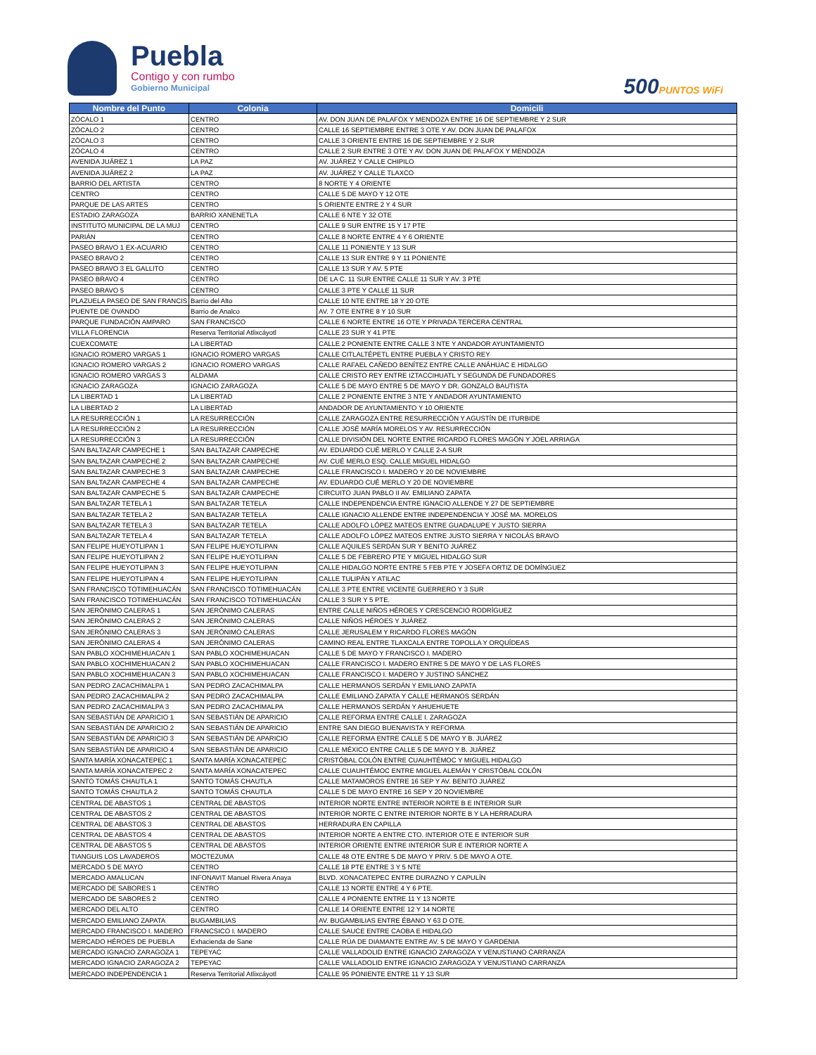Puebla
Contigo y con rumbo
Gobierno Municipal
500PUNTOS WiFi
| Nombre del Punto | Colonia | Domicili |
| --- | --- | --- |
| ZÓCALO 1 | CENTRO | AV. DON JUAN DE PALAFOX Y MENDOZA ENTRE 16 DE SEPTIEMBRE Y 2 SUR |
| ZÓCALO 2 | CENTRO | CALLE 16 SEPTIEMBRE ENTRE 3 OTE Y AV. DON JUAN DE PALAFOX |
| ZÓCALO 3 | CENTRO | CALLE 3 ORIENTE ENTRE 16 DE SEPTIEMBRE Y 2 SUR |
| ZÓCALO 4 | CENTRO | CALLE 2 SUR ENTRE 3 OTE Y AV. DON JUAN DE PALAFOX Y MENDOZA |
| AVENIDA JUÁREZ 1 | LA PAZ | AV. JUÁREZ Y CALLE CHIPILO |
| AVENIDA JUÁREZ 2 | LA PAZ | AV. JUÁREZ Y CALLE TLAXCO |
| BARRIO DEL ARTISTA | CENTRO | 8 NORTE Y 4 ORIENTE |
| CENTRO | CENTRO | CALLE 5 DE MAYO Y 12 OTE |
| PARQUE DE LAS ARTES | CENTRO | 5 ORIENTE ENTRE 2 Y 4 SUR |
| ESTADIO ZARAGOZA | BARRIO XANENETLA | CALLE 6 NTE Y 32 OTE |
| INSTITUTO MUNICIPAL DE LA MUJ | CENTRO | CALLE 9 SUR ENTRE 15 Y 17 PTE |
| PARIÁN | CENTRO | CALLE 8 NORTE ENTRE 4 Y 6 ORIENTE |
| PASEO BRAVO 1 EX-ACUARIO | CENTRO | CALLE 11 PONIENTE Y 13 SUR |
| PASEO BRAVO 2 | CENTRO | CALLE 13 SUR ENTRE 9 Y 11 PONIENTE |
| PASEO BRAVO 3 EL GALLITO | CENTRO | CALLE 13 SUR Y AV. 5 PTE |
| PASEO BRAVO 4 | CENTRO | DE LA C. 11 SUR ENTRE CALLE 11 SUR Y AV. 3 PTE |
| PASEO BRAVO 5 | CENTRO | CALLE 3 PTE Y CALLE 11 SUR |
| PLAZUELA PASEO DE SAN FRANCIS | Barrio del Alto | CALLE 10 NTE ENTRE 18 Y 20 OTE |
| PUENTE DE OVANDO | Barrio de Analco | AV. 7 OTE ENTRE 8 Y 10 SUR |
| PARQUE FUNDACIÓN AMPARO | SAN FRANCISCO | CALLE 6 NORTE ENTRE 16 OTE Y PRIVADA TERCERA CENTRAL |
| VILLA FLORENCIA | Reserva Territorial Atlixcáyotl | CALLE 23 SUR Y 41 PTE |
| CUEXCOMATE | LA LIBERTAD | CALLE 2 PONIENTE ENTRE CALLE 3 NTE Y ANDADOR AYUNTAMIENTO |
| IGNACIO ROMERO VARGAS 1 | IGNACIO ROMERO VARGAS | CALLE CITLALTÉPETL ENTRE PUEBLA Y CRISTO REY |
| IGNACIO ROMERO VARGAS 2 | IGNACIO ROMERO VARGAS | CALLE RAFAEL CAÑEDO BENÍTEZ ENTRE CALLE ANÁHUAC E HIDALGO |
| IGNACIO ROMERO VARGAS 3 | ALDAMA | CALLE CRISTO REY ENTRE IZTACCIHUATL Y SEGUNDA DE FUNDADORES |
| IGNACIO ZARAGOZA | IGNACIO ZARAGOZA | CALLE 5 DE MAYO ENTRE 5 DE MAYO Y DR. GONZALO BAUTISTA |
| LA LIBERTAD 1 | LA LIBERTAD | CALLE 2 PONIENTE ENTRE 3 NTE Y ANDADOR AYUNTAMIENTO |
| LA LIBERTAD 2 | LA LIBERTAD | ANDADOR DE AYUNTAMIENTO Y 10 ORIENTE |
| LA RESURRECCIÓN 1 | LA RESURRECCIÓN | CALLE ZARAGOZA ENTRE RESURRECCIÓN Y AGUSTÍN DE ITURBIDE |
| LA RESURRECCIÓN 2 | LA RESURRECCIÓN | CALLE JOSÉ MARÍA MORELOS Y AV. RESURRECCIÓN |
| LA RESURRECCIÓN 3 | LA RESURRECCIÓN | CALLE DIVISIÓN DEL NORTE ENTRE RICARDO FLORES MAGÓN Y JOEL ARRIAGA |
| SAN BALTAZAR CAMPECHE 1 | SAN BALTAZAR CAMPECHE | AV. EDUARDO CUÉ MERLO Y CALLE 2-A SUR |
| SAN BALTAZAR CAMPECHE 2 | SAN BALTAZAR CAMPECHE | AV. CUÉ MERLO ESQ. CALLE MIGUEL HIDALGO |
| SAN BALTAZAR CAMPECHE 3 | SAN BALTAZAR CAMPECHE | CALLE FRANCISCO I. MADERO Y 20 DE NOVIEMBRE |
| SAN BALTAZAR CAMPECHE 4 | SAN BALTAZAR CAMPECHE | AV. EDUARDO CUÉ MERLO Y 20 DE NOVIEMBRE |
| SAN BALTAZAR CAMPECHE 5 | SAN BALTAZAR CAMPECHE | CIRCUITO JUAN PABLO II AV. EMILIANO ZAPATA |
| SAN BALTAZAR TETELA 1 | SAN BALTAZAR TETELA | CALLE INDEPENDENCIA ENTRE IGNACIO ALLENDE Y 27 DE SEPTIEMBRE |
| SAN BALTAZAR TETELA 2 | SAN BALTAZAR TETELA | CALLE IGNACIO ALLENDE ENTRE INDEPENDENCIA Y JOSÉ MA. MORELOS |
| SAN BALTAZAR TETELA 3 | SAN BALTAZAR TETELA | CALLE ADOLFO LÓPEZ MATEOS ENTRE GUADALUPE Y JUSTO SIERRA |
| SAN BALTAZAR TETELA 4 | SAN BALTAZAR TETELA | CALLE ADOLFO LÓPEZ MATEOS ENTRE JUSTO SIERRA Y NICOLÁS BRAVO |
| SAN FELIPE HUEYOTLIPAN 1 | SAN FELIPE HUEYOTLIPAN | CALLE AQUILES SERDÁN SUR Y BENITO JUÁREZ |
| SAN FELIPE HUEYOTLIPAN 2 | SAN FELIPE HUEYOTLIPAN | CALLE 5 DE FEBRERO PTE Y MIGUEL HIDALGO SUR |
| SAN FELIPE HUEYOTLIPAN 3 | SAN FELIPE HUEYOTLIPAN | CALLE HIDALGO NORTE ENTRE 5 FEB PTE Y JOSEFA ORTIZ DE DOMÍNGUEZ |
| SAN FELIPE HUEYOTLIPAN 4 | SAN FELIPE HUEYOTLIPAN | CALLE TULIPÁN Y ATILAC |
| SAN FRANCISCO TOTIMEHUACÁN | SAN FRANCISCO TOTIMEHUACÁN | CALLE 3 PTE ENTRE VICENTE GUERRERO Y 3 SUR |
| SAN FRANCISCO TOTIMEHUACÁN | SAN FRANCISCO TOTIMEHUACÁN | CALLE 3 SUR Y 5 PTE. |
| SAN JERÓNIMO CALERAS 1 | SAN JERÓNIMO CALERAS | ENTRE CALLE NIÑOS HÉROES Y CRESCENCIO RODRÍGUEZ |
| SAN JERÓNIMO CALERAS 2 | SAN JERÓNIMO CALERAS | CALLE NIÑOS HÉROES Y JUÁREZ |
| SAN JERÓNIMO CALERAS 3 | SAN JERÓNIMO CALERAS | CALLE JERUSALEM Y RICARDO FLORES MAGÓN |
| SAN JERÓNIMO CALERAS 4 | SAN JERÓNIMO CALERAS | CAMINO REAL ENTRE TLAXCALA ENTRE TOPOLLA Y ORQUÍDEAS |
| SAN PABLO XOCHIMEHUACAN 1 | SAN PABLO XOCHIMEHUACAN | CALLE 5 DE MAYO Y FRANCISCO I. MADERO |
| SAN PABLO XOCHIMEHUACAN 2 | SAN PABLO XOCHIMEHUACAN | CALLE FRANCISCO I. MADERO ENTRE 5 DE MAYO Y DE LAS FLORES |
| SAN PABLO XOCHIMEHUACAN 3 | SAN PABLO XOCHIMEHUACAN | CALLE FRANCISCO I. MADERO Y JUSTINO SÁNCHEZ |
| SAN PEDRO ZACACHIMALPA 1 | SAN PEDRO ZACACHIMALPA | CALLE HERMANOS SERDÁN Y EMILIANO ZAPATA |
| SAN PEDRO ZACACHIMALPA 2 | SAN PEDRO ZACACHIMALPA | CALLE EMILIANO ZAPATA Y CALLE HERMANOS SERDÁN |
| SAN PEDRO ZACACHIMALPA 3 | SAN PEDRO ZACACHIMALPA | CALLE HERMANOS SERDÁN Y AHUEHUETE |
| SAN SEBASTIÁN DE APARICIO 1 | SAN SEBASTIÁN DE APARICIO | CALLE REFORMA ENTRE CALLE I. ZARAGOZA |
| SAN SEBASTIÁN DE APARICIO 2 | SAN SEBASTIÁN DE APARICIO | ENTRE SAN DIEGO BUENAVISTA Y REFORMA |
| SAN SEBASTIÁN DE APARICIO 3 | SAN SEBASTIÁN DE APARICIO | CALLE REFORMA ENTRE CALLE 5 DE MAYO Y B. JUÁREZ |
| SAN SEBASTIÁN DE APARICIO 4 | SAN SEBASTIÁN DE APARICIO | CALLE MÉXICO ENTRE CALLE 5 DE MAYO Y B. JUÁREZ |
| SANTA MARÍA XONACATEPEC 1 | SANTA MARÍA XONACATEPEC | CRISTÓBAL COLÓN ENTRE CUAUHTÉMOC Y MIGUEL HIDALGO |
| SANTA MARÍA XONACATEPEC 2 | SANTA MARÍA XONACATEPEC | CALLE CUAUHTÉMOC ENTRE MIGUEL ALEMÁN Y CRISTÓBAL COLÓN |
| SANTO TOMÁS CHAUTLA 1 | SANTO TOMÁS CHAUTLA | CALLE MATAMOROS ENTRE 16 SEP Y AV. BENITO JUÁREZ |
| SANTO TOMÁS CHAUTLA 2 | SANTO TOMÁS CHAUTLA | CALLE 5 DE MAYO ENTRE 16 SEP Y 20 NOVIEMBRE |
| CENTRAL DE ABASTOS 1 | CENTRAL DE ABASTOS | INTERIOR NORTE ENTRE INTERIOR NORTE B E INTERIOR SUR |
| CENTRAL DE ABASTOS 2 | CENTRAL DE ABASTOS | INTERIOR NORTE C ENTRE INTERIOR NORTE B Y LA HERRADURA |
| CENTRAL DE ABASTOS 3 | CENTRAL DE ABASTOS | HERRADURA EN CAPILLA |
| CENTRAL DE ABASTOS 4 | CENTRAL DE ABASTOS | INTERIOR NORTE A ENTRE CTO. INTERIOR OTE E INTERIOR SUR |
| CENTRAL DE ABASTOS 5 | CENTRAL DE ABASTOS | INTERIOR ORIENTE ENTRE INTERIOR SUR E INTERIOR NORTE A |
| TIANGUIS LOS LAVADEROS | MOCTEZUMA | CALLE 48 OTE ENTRE 5 DE MAYO Y PRIV. 5 DE MAYO A OTE. |
| MERCADO 5 DE MAYO | CENTRO | CALLE 18 PTE ENTRE 3 Y 5 NTE |
| MERCADO AMALUCAN | INFONAVIT Manuel Rivera Anaya | BLVD. XONACATEPEC ENTRE DURAZNO Y CAPULÍN |
| MERCADO DE SABORES 1 | CENTRO | CALLE 13 NORTE ENTRE 4 Y 6 PTE. |
| MERCADO DE SABORES 2 | CENTRO | CALLE 4 PONIENTE ENTRE 11 Y 13 NORTE |
| MERCADO DEL ALTO | CENTRO | CALLE 14 ORIENTE ENTRE 12 Y 14 NORTE |
| MERCADO EMILIANO ZAPATA | BUGAMBILIAS | AV. BUGAMBILIAS ENTRE ÉBANO Y 63 D OTE. |
| MERCADO FRANCISCO I. MADERO | FRANCSICO I. MADERO | CALLE SAUCE ENTRE CAOBA E HIDALGO |
| MERCADO HÉROES DE PUEBLA | Exhacienda de Sane | CALLE RÚA DE DIAMANTE ENTRE AV. 5 DE MAYO Y GARDENIA |
| MERCADO IGNACIO ZARAGOZA 1 | TEPEYAC | CALLE VALLADOLID ENTRE IGNACIO ZARAGOZA Y VENUSTIANO CARRANZA |
| MERCADO IGNACIO ZARAGOZA 2 | TEPEYAC | CALLE VALLADOLID ENTRE IGNACIO ZARAGOZA Y VENUSTIANO CARRANZA |
| MERCADO INDEPENDENCIA 1 | Reserva Territorial Atlixcáyotl | CALLE 95 PONIENTE ENTRE 11 Y 13 SUR |